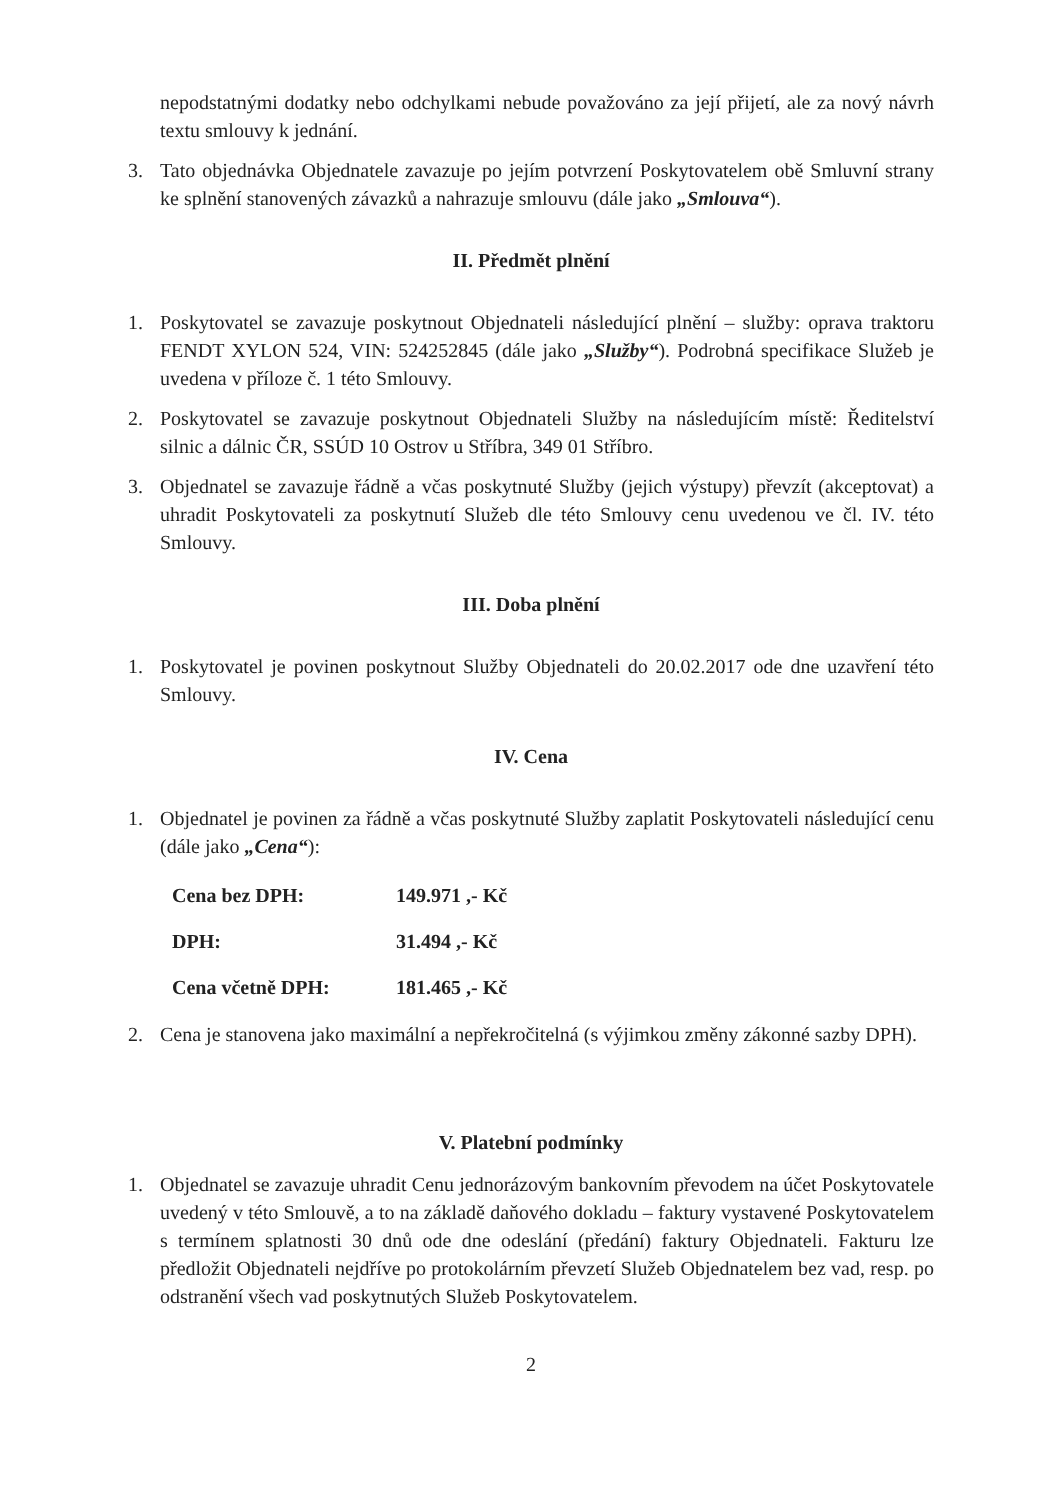nepodstatnými dodatky nebo odchylkami nebude považováno za její přijetí, ale za nový návrh textu smlouvy k jednání.
3. Tato objednávka Objednatele zavazuje po jejím potvrzení Poskytovatelem obě Smluvní strany ke splnění stanovených závazků a nahrazuje smlouvu (dále jako „Smlouva“).
II. Předmět plnění
1. Poskytovatel se zavazuje poskytnout Objednateli následující plnění – služby: oprava traktoru FENDT XYLON 524, VIN: 524252845 (dále jako „Služby“). Podrobná specifikace Služeb je uvedena v příloze č. 1 této Smlouvy.
2. Poskytovatel se zavazuje poskytnout Objednateli Služby na následujícím místě: Ředitelství silnic a dálnic ČR, SSÚD 10 Ostrov u Stříbra, 349 01 Stříbro.
3. Objednatel se zavazuje řádně a včas poskytnuté Služby (jejich výstupy) převzít (akceptovat) a uhradit Poskytovateli za poskytnutí Služeb dle této Smlouvy cenu uvedenou ve čl. IV. této Smlouvy.
III. Doba plnění
1. Poskytovatel je povinen poskytnout Služby Objednateli do 20.02.2017 ode dne uzavření této Smlouvy.
IV. Cena
1. Objednatel je povinen za řádně a včas poskytnuté Služby zaplatit Poskytovateli následující cenu (dále jako „Cena“):
| Cena bez DPH: | 149.971 ,- Kč |
| DPH: | 31.494 ,- Kč |
| Cena včetně DPH: | 181.465 ,- Kč |
2. Cena je stanovena jako maximální a nepřekročitelná (s výjimkou změny zákonné sazby DPH).
V. Platební podmínky
1. Objednatel se zavazuje uhradit Cenu jednorázovým bankovním převodem na účet Poskytovatele uvedený v této Smlouvě, a to na základě daňového dokladu – faktury vystavené Poskytovatelem s termínem splatnosti 30 dnů ode dne odeslání (předání) faktury Objednateli. Fakturu lze předložit Objednateli nejdříve po protokolárním převzetí Služeb Objednatelem bez vad, resp. po odstranění všech vad poskytnutých Služeb Poskytovatelem.
2